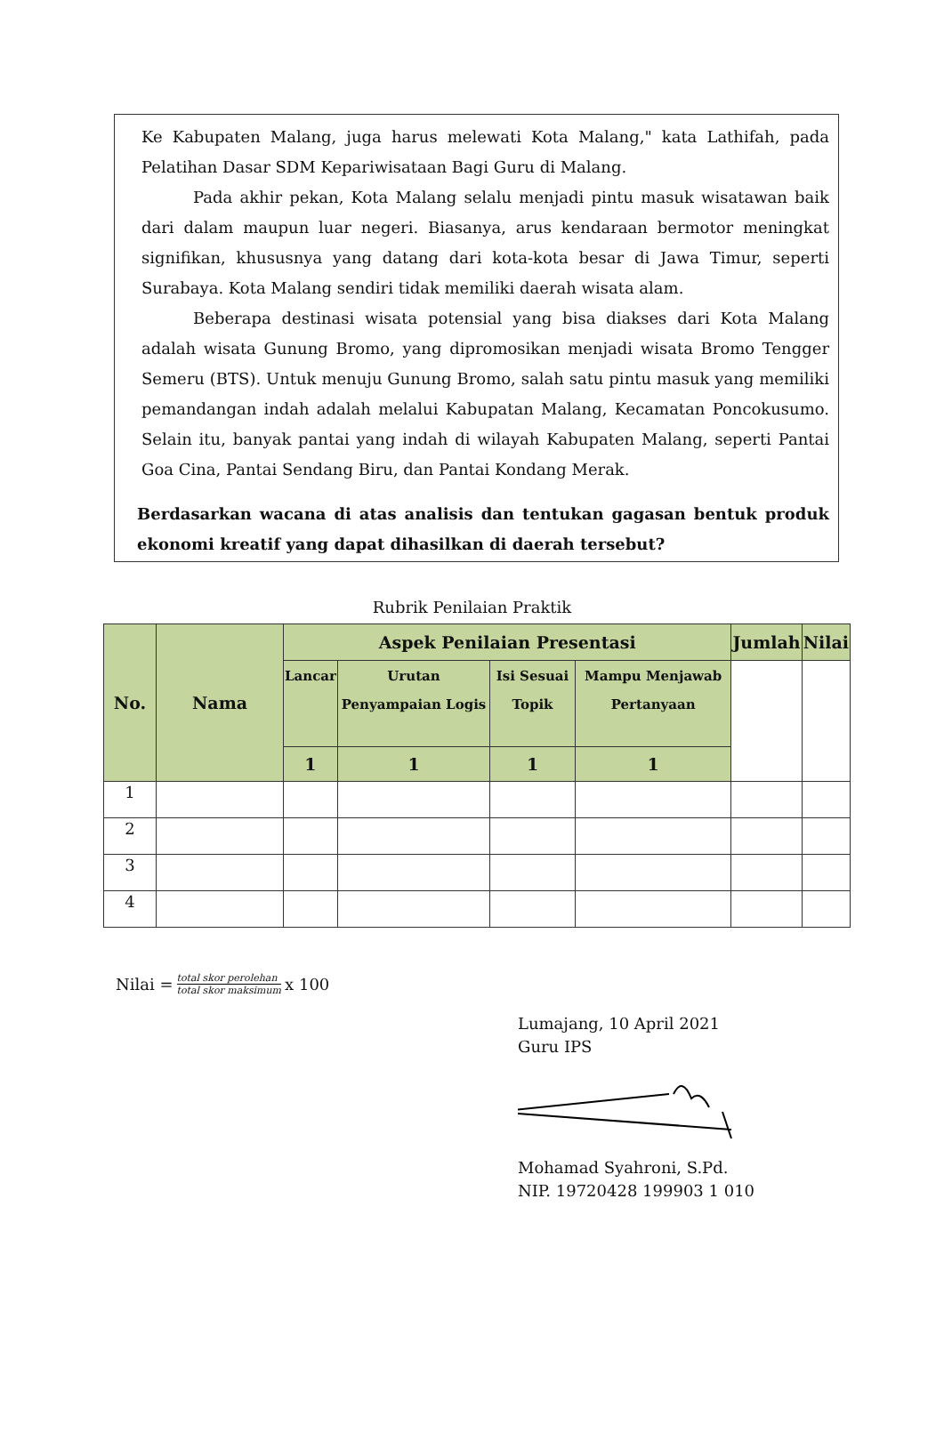Ke Kabupaten Malang, juga harus melewati Kota Malang," kata Lathifah, pada Pelatihan Dasar SDM Kepariwisataan Bagi Guru di Malang.
Pada akhir pekan, Kota Malang selalu menjadi pintu masuk wisatawan baik dari dalam maupun luar negeri. Biasanya, arus kendaraan bermotor meningkat signifikan, khususnya yang datang dari kota-kota besar di Jawa Timur, seperti Surabaya. Kota Malang sendiri tidak memiliki daerah wisata alam.
Beberapa destinasi wisata potensial yang bisa diakses dari Kota Malang adalah wisata Gunung Bromo, yang dipromosikan menjadi wisata Bromo Tengger Semeru (BTS). Untuk menuju Gunung Bromo, salah satu pintu masuk yang memiliki pemandangan indah adalah melalui Kabupatan Malang, Kecamatan Poncokusumo. Selain itu, banyak pantai yang indah di wilayah Kabupaten Malang, seperti Pantai Goa Cina, Pantai Sendang Biru, dan Pantai Kondang Merak.
Berdasarkan wacana di atas analisis dan tentukan gagasan bentuk produk ekonomi kreatif yang dapat dihasilkan di daerah tersebut?
Rubrik Penilaian Praktik
| No. | Nama | Aspek Penilaian Presentasi | | | | Jumlah | Nilai |
| --- | --- | --- | --- | --- | --- | --- | --- |
| | | Lancar | Urutan Penyampaian Logis | Isi Sesuai Topik | Mampu Menjawab Pertanyaan | | |
| | | 1 | 1 | 1 | 1 | | |
| 1 | | | | | | | |
| 2 | | | | | | | |
| 3 | | | | | | | |
| 4 | | | | | | | |
Nilai = total skor perolehan total skor maksimum x 100
Lumajang, 10 April 2021
Guru IPS
Mohamad Syahroni, S.Pd.
NIP. 19720428 199903 1 010